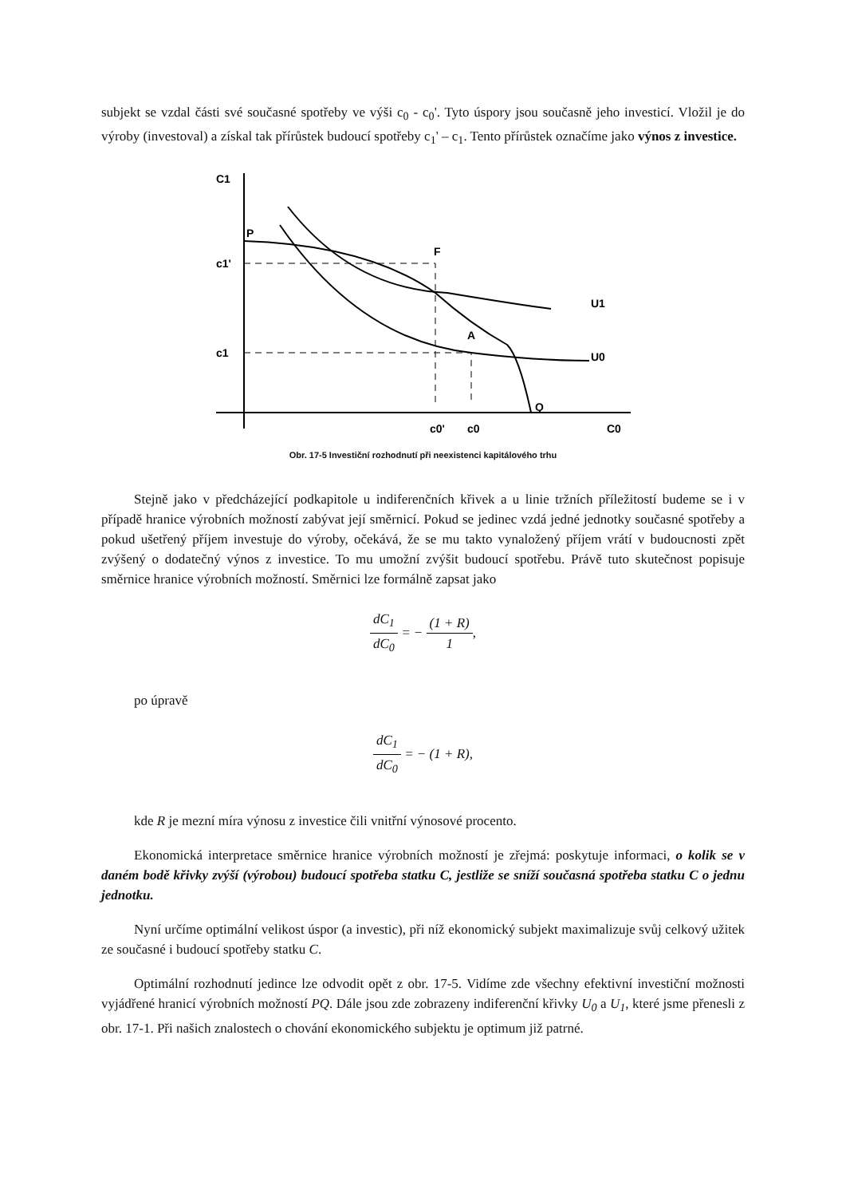subjekt se vzdal části své současné spotřeby ve výši c<sub>0</sub> - c<sub>0</sub>'. Tyto úspory jsou současně jeho investicí. Vložil je do výroby (investoval) a získal tak přírůstek budoucí spotřeby c<sub>1</sub>' – c<sub>1</sub>. Tento přírůstek označíme jako výnos z investice.
C1
C0
P
F
A
Q
U1
U0
c1'
c1
c0'
c0
Obr. 17-5 Investiční rozhodnutí při neexistenci kapitálového trhu
Stejně jako v předcházející podkapitole u indiferenčních křivek a u linie tržních příležitostí budeme se i v případě hranice výrobních možností zabývat její směrnicí. Pokud se jedinec vzdá jedné jednotky současné spotřeby a pokud ušetřený příjem investuje do výroby, očekává, že se mu takto vynaložený příjem vrátí v budoucnosti zpět zvýšený o dodatečný výnos z investice. To mu umožní zvýšit budoucí spotřebu. Právě tuto skutečnost popisuje směrnice hranice výrobních možností. Směrnici lze formálně zapsat jako
dC<sub>1</sub> dC<sub>0</sub> = − (1 + R) 1,
po úpravě
dC<sub>1</sub> dC<sub>0</sub> = − (1 + R),
kde R je mezní míra výnosu z investice čili vnitřní výnosové procento.
Ekonomická interpretace směrnice hranice výrobních možností je zřejmá: poskytuje informaci, o kolik se v daném bodě křivky zvýší (výrobou) budoucí spotřeba statku C, jestliže se sníží současná spotřeba statku C o jednu jednotku.
Nyní určíme optimální velikost úspor (a investic), při níž ekonomický subjekt maximalizuje svůj celkový užitek ze současné i budoucí spotřeby statku C.
Optimální rozhodnutí jedince lze odvodit opět z obr. 17-5. Vidíme zde všechny efektivní investiční možnosti vyjádřené hranicí výrobních možností PQ. Dále jsou zde zobrazeny indiferenční křivky U<sub>0</sub> a U<sub>1</sub>, které jsme přenesli z obr. 17-1. Při našich znalostech o chování ekonomického subjektu je optimum již patrné.